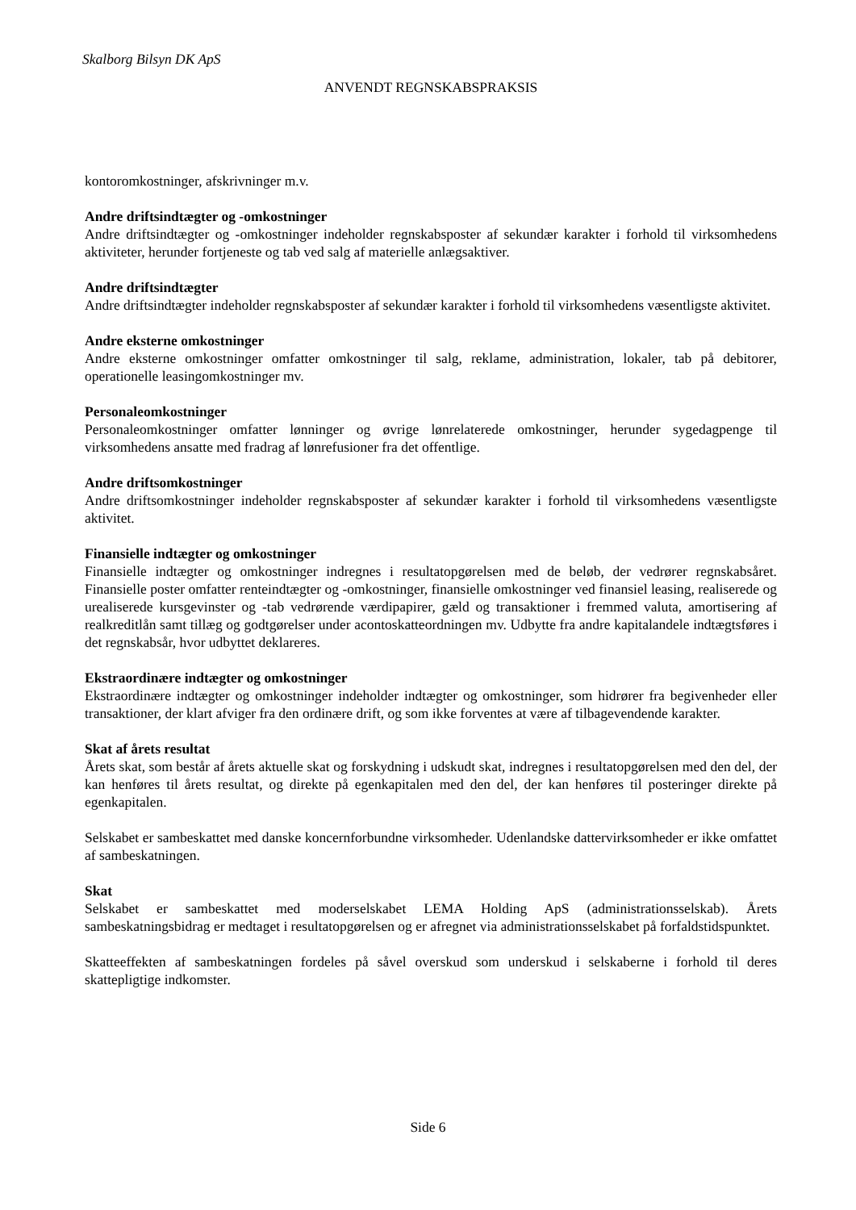Skalborg Bilsyn DK ApS
ANVENDT REGNSKABSPRAKSIS
kontoromkostninger, afskrivninger m.v.
Andre driftsindtægter og -omkostninger
Andre driftsindtægter og -omkostninger indeholder regnskabsposter af sekundær karakter i forhold til virksomhedens aktiviteter, herunder fortjeneste og tab ved salg af materielle anlægsaktiver.
Andre driftsindtægter
Andre driftsindtægter indeholder regnskabsposter af sekundær karakter i forhold til virksomhedens væsentligste aktivitet.
Andre eksterne omkostninger
Andre eksterne omkostninger omfatter omkostninger til salg, reklame, administration, lokaler, tab på debitorer, operationelle leasingomkostninger mv.
Personaleomkostninger
Personaleomkostninger omfatter lønninger og øvrige lønrelaterede omkostninger, herunder sygedagpenge til virksomhedens ansatte med fradrag af lønrefusioner fra det offentlige.
Andre driftsomkostninger
Andre driftsomkostninger indeholder regnskabsposter af sekundær karakter i forhold til virksomhedens væsentligste aktivitet.
Finansielle indtægter og omkostninger
Finansielle indtægter og omkostninger indregnes i resultatopgørelsen med de beløb, der vedrører regnskabsåret. Finansielle poster omfatter renteindtægter og -omkostninger, finansielle omkostninger ved finansiel leasing, realiserede og urealiserede kursgevinster og -tab vedrørende værdipapirer, gæld og transaktioner i fremmed valuta, amortisering af realkreditlån samt tillæg og godtgørelser under acontoskatteordningen mv. Udbytte fra andre kapitalandele indtægtsføres i det regnskabsår, hvor udbyttet deklareres.
Ekstraordinære indtægter og omkostninger
Ekstraordinære indtægter og omkostninger indeholder indtægter og omkostninger, som hidrører fra begivenheder eller transaktioner, der klart afviger fra den ordinære drift, og som ikke forventes at være af tilbagevendende karakter.
Skat af årets resultat
Årets skat, som består af årets aktuelle skat og forskydning i udskudt skat, indregnes i resultatopgørelsen med den del, der kan henføres til årets resultat, og direkte på egenkapitalen med den del, der kan henføres til posteringer direkte på egenkapitalen.
Selskabet er sambeskattet med danske koncernforbundne virksomheder. Udenlandske dattervirksomheder er ikke omfattet af sambeskatningen.
Skat
Selskabet er sambeskattet med moderselskabet LEMA Holding ApS (administrationsselskab). Årets sambeskatningsbidrag er medtaget i resultatopgørelsen og er afregnet via administrationsselskabet på forfaldstidspunktet.
Skatteeffekten af sambeskatningen fordeles på såvel overskud som underskud i selskaberne i forhold til deres skattepligtige indkomster.
Side 6